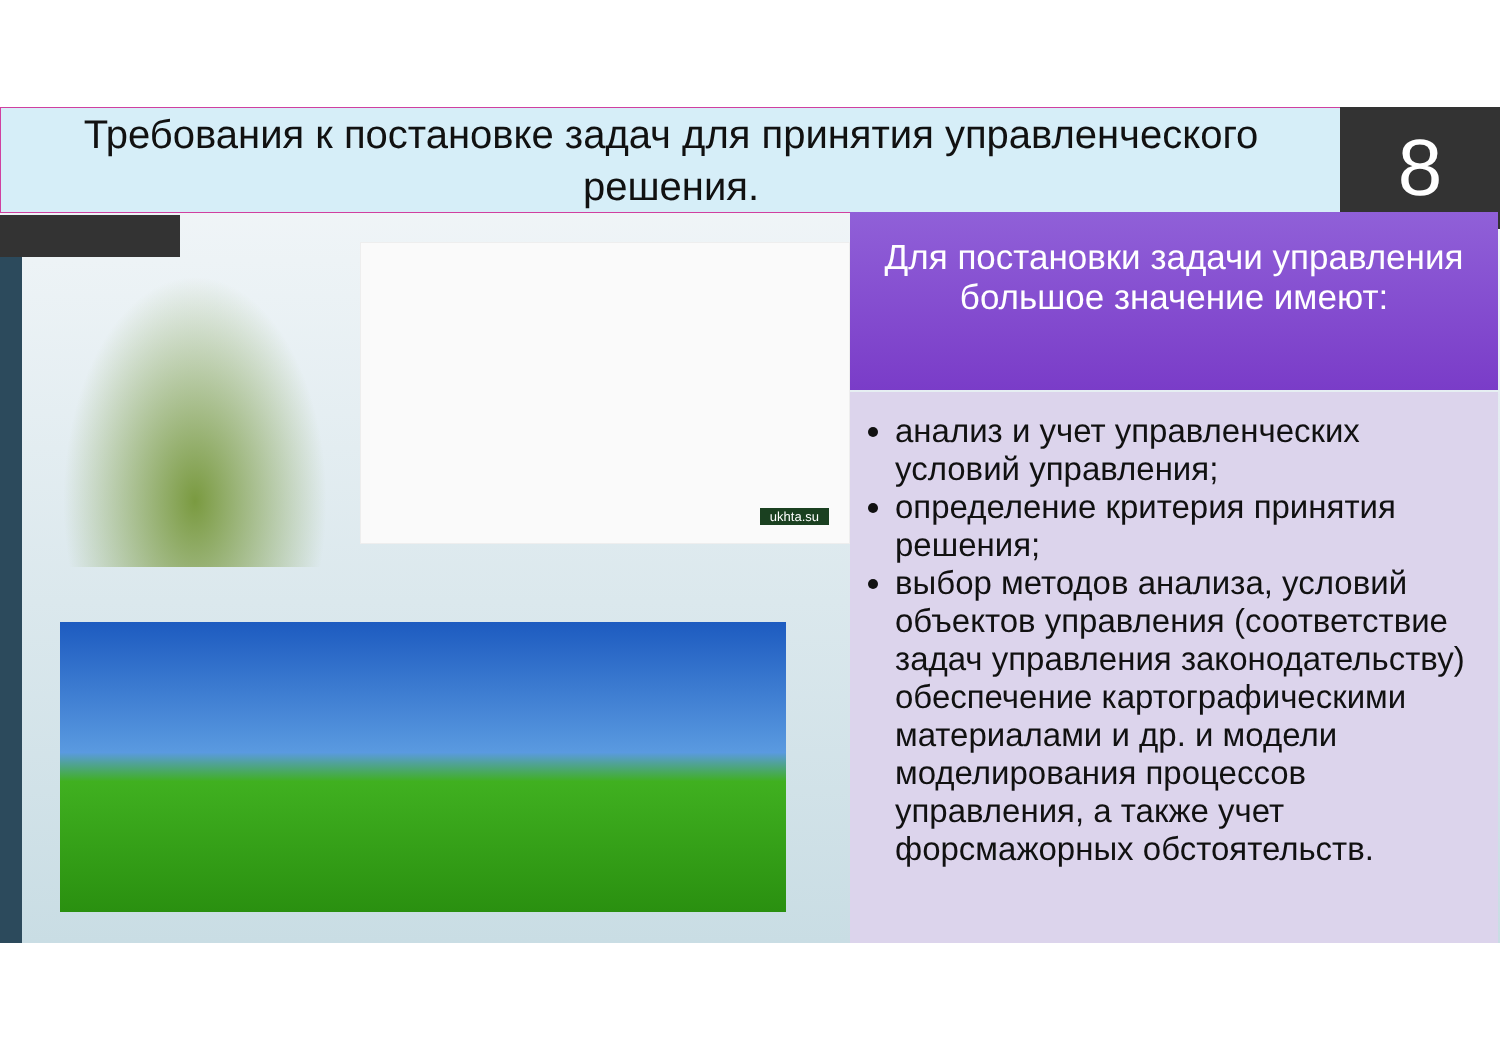Требования к постановке задач для принятия управленческого решения.
8
ukhta.su
Для постановки задачи управления большое значение имеют:
анализ и учет управленческих условий управления;
определение критерия принятия решения;
выбор методов анализа, условий объектов управления (соответствие задач управления законодательству) обеспечение картографическими материалами и др. и модели моделирования процессов управления, а также учет форсмажорных обстоятельств.